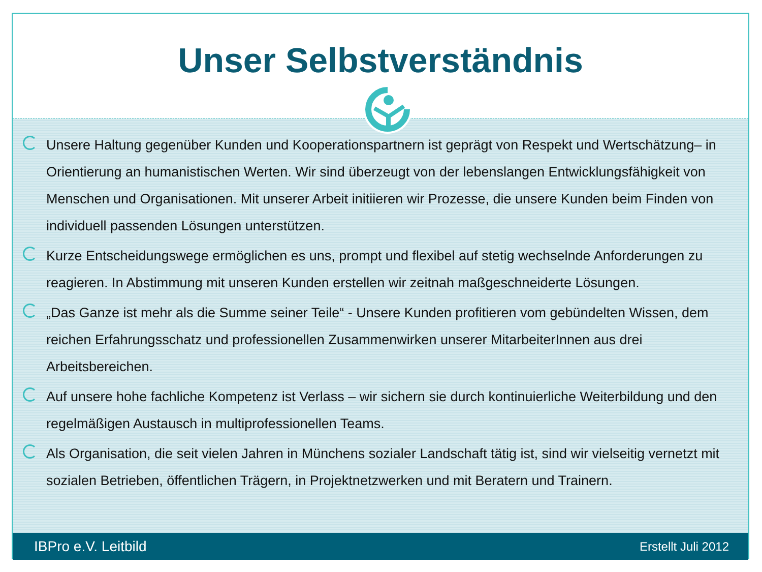Unser Selbstverständnis
Unsere Haltung gegenüber Kunden und Kooperationspartnern ist geprägt von Respekt und Wertschätzung– in Orientierung an humanistischen Werten. Wir sind überzeugt von der lebenslangen Entwicklungsfähigkeit von Menschen und Organisationen. Mit unserer Arbeit initiieren wir Prozesse, die unsere Kunden beim Finden von individuell passenden Lösungen unterstützen.
Kurze Entscheidungswege ermöglichen es uns, prompt und flexibel auf stetig wechselnde Anforderungen zu reagieren. In Abstimmung mit unseren Kunden erstellen wir zeitnah maßgeschneiderte Lösungen.
„Das Ganze ist mehr als die Summe seiner Teile“ - Unsere Kunden profitieren vom gebündelten Wissen, dem reichen Erfahrungsschatz und professionellen Zusammenwirken unserer MitarbeiterInnen aus drei Arbeitsbereichen.
Auf unsere hohe fachliche Kompetenz ist Verlass – wir sichern sie durch kontinuierliche Weiterbildung und den regelmäßigen Austausch in multiprofessionellen Teams.
Als Organisation, die seit vielen Jahren in Münchens sozialer Landschaft tätig ist, sind wir vielseitig vernetzt mit sozialen Betrieben, öffentlichen Trägern, in Projektnetzwerken und mit Beratern und Trainern.
IBPro e.V. Leitbild Erstellt Juli 2012